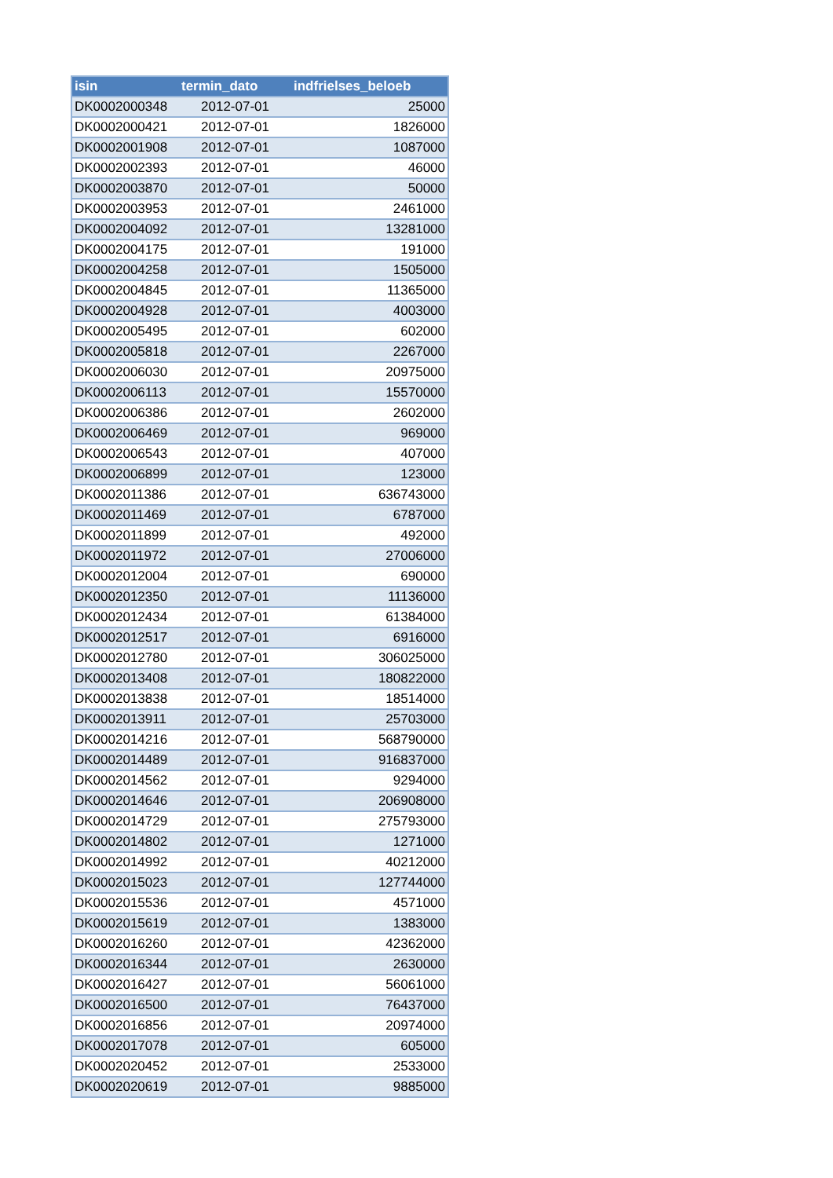| isin | termin_dato | indfrielses_beloeb |
| --- | --- | --- |
| DK0002000348 | 2012-07-01 | 25000 |
| DK0002000421 | 2012-07-01 | 1826000 |
| DK0002001908 | 2012-07-01 | 1087000 |
| DK0002002393 | 2012-07-01 | 46000 |
| DK0002003870 | 2012-07-01 | 50000 |
| DK0002003953 | 2012-07-01 | 2461000 |
| DK0002004092 | 2012-07-01 | 13281000 |
| DK0002004175 | 2012-07-01 | 191000 |
| DK0002004258 | 2012-07-01 | 1505000 |
| DK0002004845 | 2012-07-01 | 11365000 |
| DK0002004928 | 2012-07-01 | 4003000 |
| DK0002005495 | 2012-07-01 | 602000 |
| DK0002005818 | 2012-07-01 | 2267000 |
| DK0002006030 | 2012-07-01 | 20975000 |
| DK0002006113 | 2012-07-01 | 15570000 |
| DK0002006386 | 2012-07-01 | 2602000 |
| DK0002006469 | 2012-07-01 | 969000 |
| DK0002006543 | 2012-07-01 | 407000 |
| DK0002006899 | 2012-07-01 | 123000 |
| DK0002011386 | 2012-07-01 | 636743000 |
| DK0002011469 | 2012-07-01 | 6787000 |
| DK0002011899 | 2012-07-01 | 492000 |
| DK0002011972 | 2012-07-01 | 27006000 |
| DK0002012004 | 2012-07-01 | 690000 |
| DK0002012350 | 2012-07-01 | 11136000 |
| DK0002012434 | 2012-07-01 | 61384000 |
| DK0002012517 | 2012-07-01 | 6916000 |
| DK0002012780 | 2012-07-01 | 306025000 |
| DK0002013408 | 2012-07-01 | 180822000 |
| DK0002013838 | 2012-07-01 | 18514000 |
| DK0002013911 | 2012-07-01 | 25703000 |
| DK0002014216 | 2012-07-01 | 568790000 |
| DK0002014489 | 2012-07-01 | 916837000 |
| DK0002014562 | 2012-07-01 | 9294000 |
| DK0002014646 | 2012-07-01 | 206908000 |
| DK0002014729 | 2012-07-01 | 275793000 |
| DK0002014802 | 2012-07-01 | 1271000 |
| DK0002014992 | 2012-07-01 | 40212000 |
| DK0002015023 | 2012-07-01 | 127744000 |
| DK0002015536 | 2012-07-01 | 4571000 |
| DK0002015619 | 2012-07-01 | 1383000 |
| DK0002016260 | 2012-07-01 | 42362000 |
| DK0002016344 | 2012-07-01 | 2630000 |
| DK0002016427 | 2012-07-01 | 56061000 |
| DK0002016500 | 2012-07-01 | 76437000 |
| DK0002016856 | 2012-07-01 | 20974000 |
| DK0002017078 | 2012-07-01 | 605000 |
| DK0002020452 | 2012-07-01 | 2533000 |
| DK0002020619 | 2012-07-01 | 9885000 |